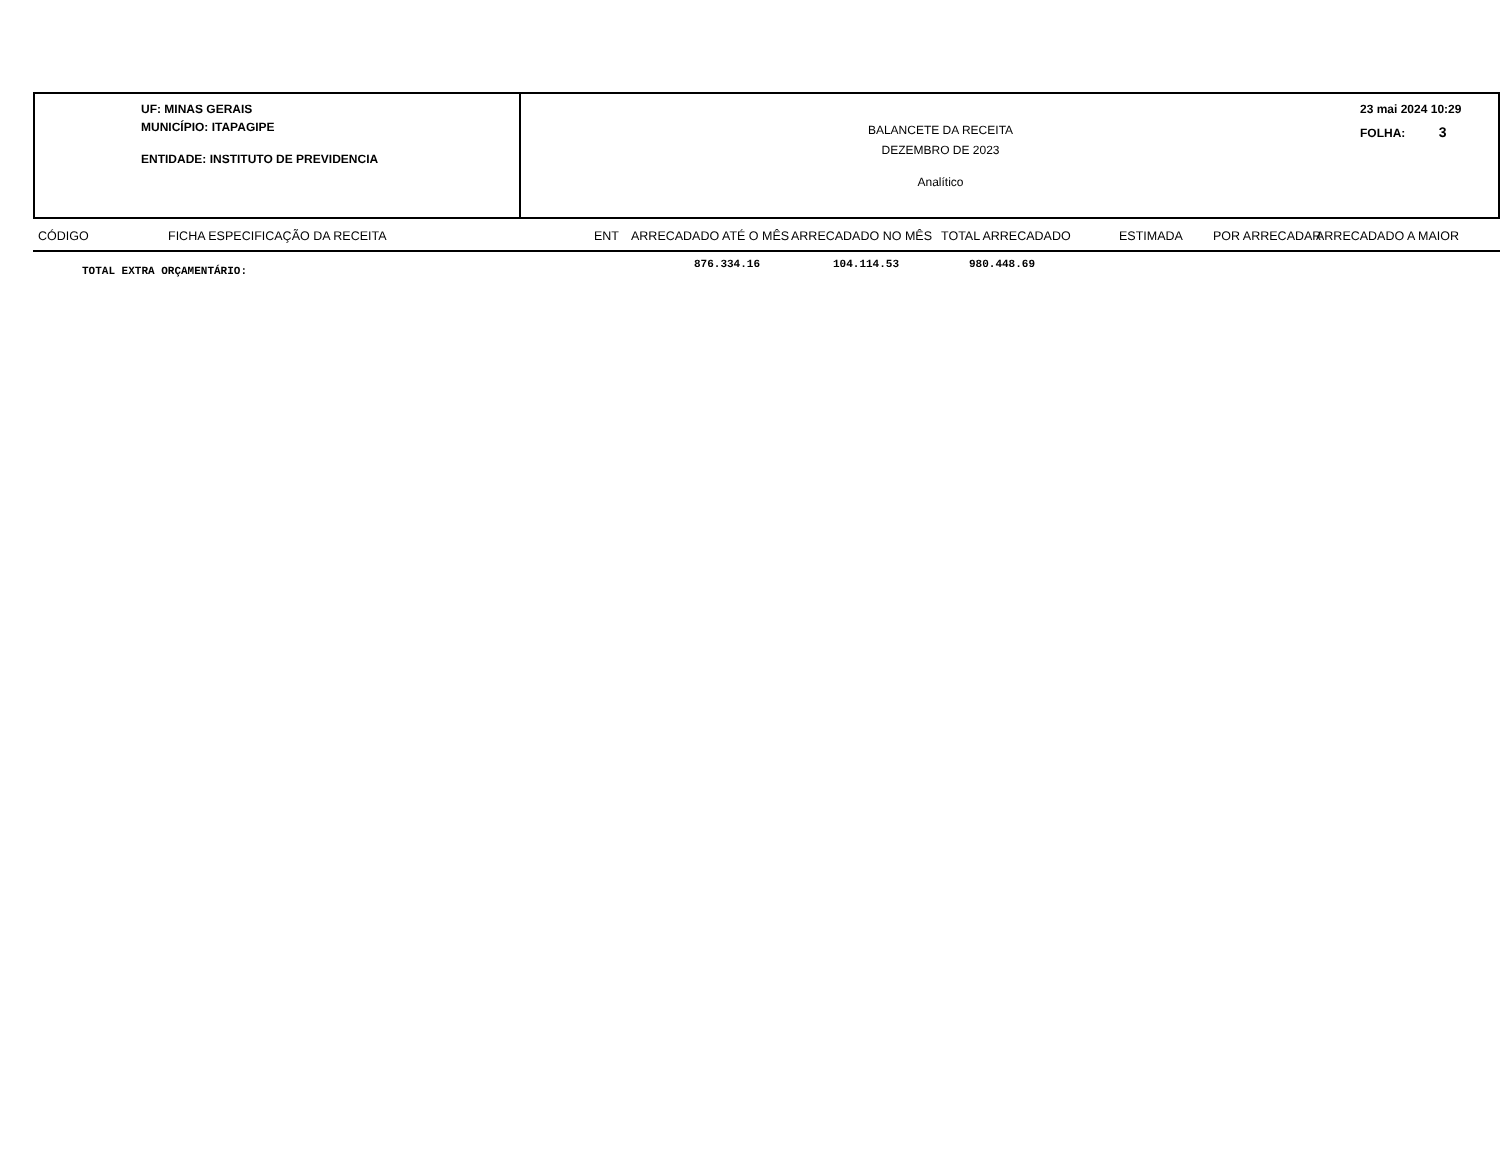UF: MINAS GERAIS
MUNICÍPIO: ITAPAGIPE
ENTIDADE: INSTITUTO DE PREVIDENCIA
BALANCETE DA RECEITA
DEZEMBRO DE 2023
Analítico
23 mai 2024 10:29
FOLHA: 3
CÓDIGO FICHA ESPECIFICAÇÃO DA RECEITA ENT ARRECADADO ATÉ O MÊS ARRECADADO NO MÊS TOTAL ARRECADADO ESTIMADA POR ARRECADAR ARRECADADO A MAIOR
TOTAL EXTRA ORÇAMENTÁRIO:
876.334.16 104.114.53 980.448.69